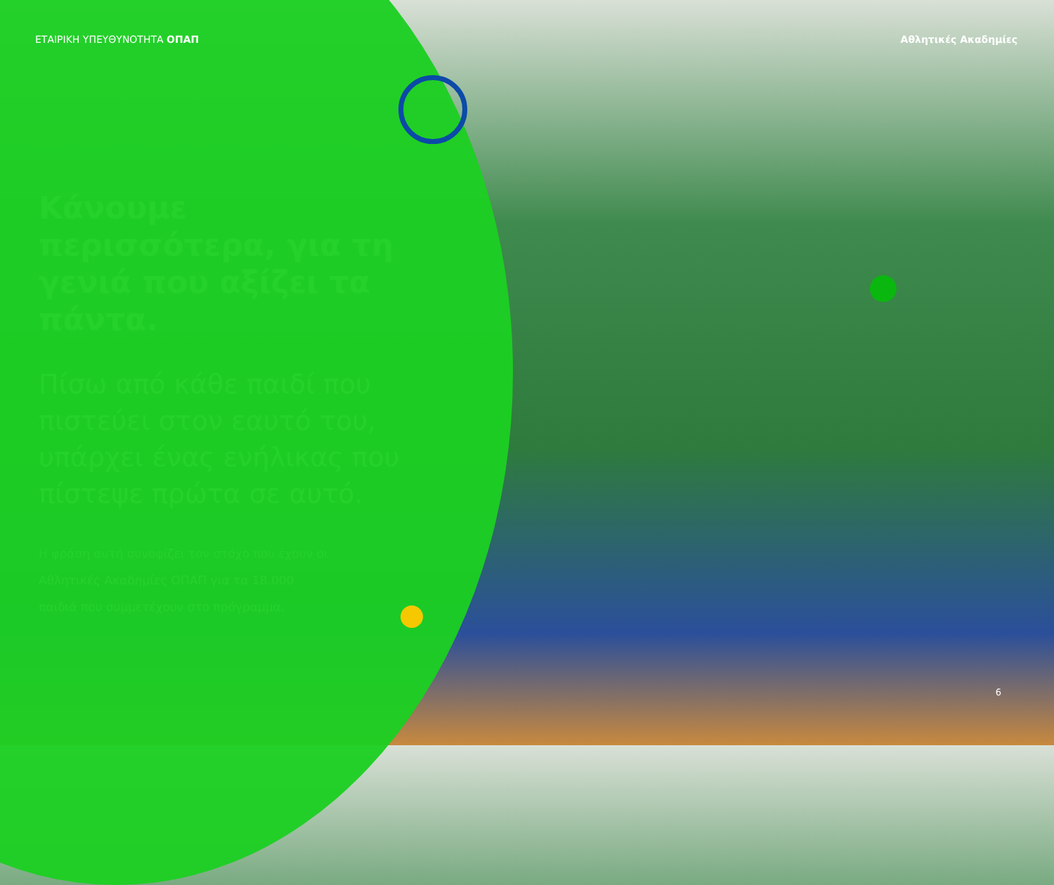ΕΤΑΙΡΙΚΗ ΥΠΕΥΘΥΝΟΤΗΤΑ ΟΠΑΠ Αθλητικές Ακαδημίες
Κάνουμε περισσότερα, για τη γενιά που αξίζει τα πάντα.
Πίσω από κάθε παιδί που πιστεύει στον εαυτό του, υπάρχει ένας ενήλικας που πίστεψε πρώτα σε αυτό.
Η φράση αυτή συνοψίζει τον στόχο που έχουν οι Αθλητικές Ακαδημίες ΟΠΑΠ για τα 18.000 παιδιά που συμμετέχουν στο πρόγραμμα.
6